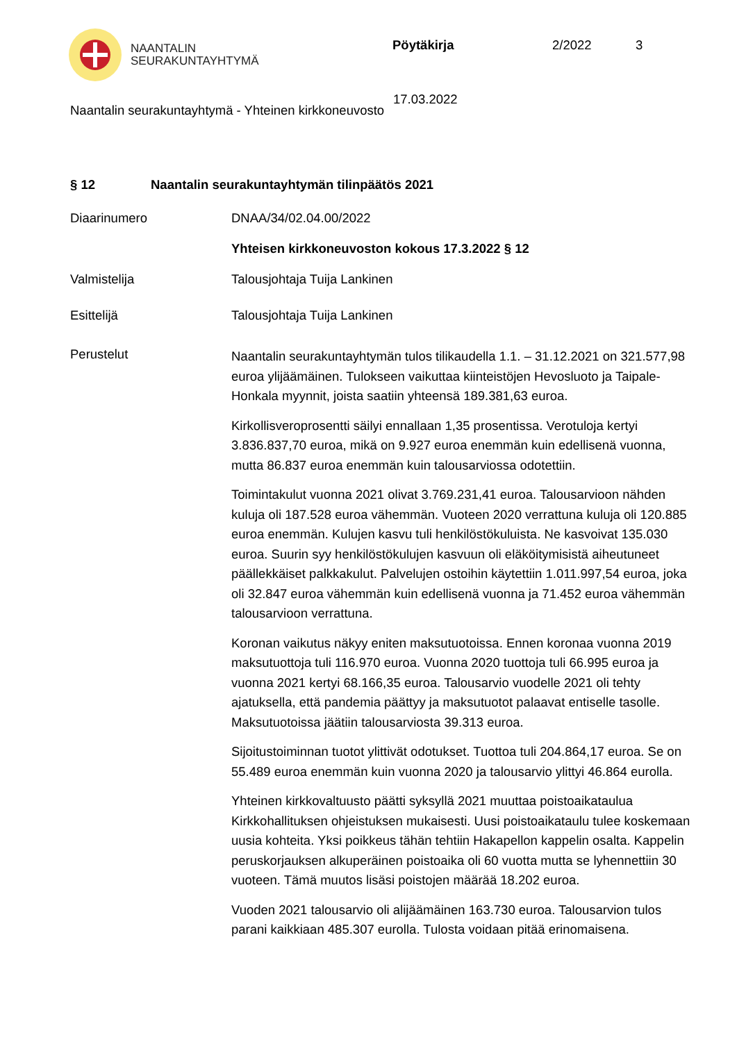NAANTALIN
SEURAKUNTAYHTYMÄ
Pöytäkirja 2/2022 3
17.03.2022
Naantalin seurakuntayhtymä - Yhteinen kirkkoneuvosto
§ 12 Naantalin seurakuntayhtymän tilinpäätös 2021
Diaarinumero DNAA/34/02.04.00/2022
Yhteisen kirkkoneuvoston kokous 17.3.2022 § 12
Valmistelija Talousjohtaja Tuija Lankinen
Esittelijä Talousjohtaja Tuija Lankinen
Perustelut
Naantalin seurakuntayhtymän tulos tilikaudella 1.1. – 31.12.2021 on 321.577,98 euroa ylijäämäinen. Tulokseen vaikuttaa kiinteistöjen Hevosluoto ja Taipale-Honkala myynnit, joista saatiin yhteensä 189.381,63 euroa.
Kirkollisveroprosentti säilyi ennallaan 1,35 prosentissa. Verotuloja kertyi 3.836.837,70 euroa, mikä on 9.927 euroa enemmän kuin edellisenä vuonna, mutta 86.837 euroa enemmän kuin talousarviossa odotettiin.
Toimintakulut vuonna 2021 olivat 3.769.231,41 euroa. Talousarvioon nähden kuluja oli 187.528 euroa vähemmän. Vuoteen 2020 verrattuna kuluja oli 120.885 euroa enemmän. Kulujen kasvu tuli henkilöstökuluista. Ne kasvoivat 135.030 euroa. Suurin syy henkilöstökulujen kasvuun oli eläköitymisistä aiheutuneet päällekkäiset palkkakulut. Palvelujen ostoihin käytettiin 1.011.997,54 euroa, joka oli 32.847 euroa vähemmän kuin edellisenä vuonna ja 71.452 euroa vähemmän talousarvioon verrattuna.
Koronan vaikutus näkyy eniten maksutuotoissa. Ennen koronaa vuonna 2019 maksutuottoja tuli 116.970 euroa. Vuonna 2020 tuottoja tuli 66.995 euroa ja vuonna 2021 kertyi 68.166,35 euroa. Talousarvio vuodelle 2021 oli tehty ajatuksella, että pandemia päättyy ja maksutuotot palaavat entiselle tasolle. Maksutuotoissa jäätiin talousarviosta 39.313 euroa.
Sijoitustoiminnan tuotot ylittivät odotukset. Tuottoa tuli 204.864,17 euroa. Se on 55.489 euroa enemmän kuin vuonna 2020 ja talousarvio ylittyi 46.864 eurolla.
Yhteinen kirkkovaltuusto päätti syksyllä 2021 muuttaa poistoaikataulua Kirkkohallituksen ohjeistuksen mukaisesti. Uusi poistoaikataulu tulee koskemaan uusia kohteita. Yksi poikkeus tähän tehtiin Hakapellon kappelin osalta. Kappelin peruskorjauksen alkuperäinen poistoaika oli 60 vuotta mutta se lyhennettiin 30 vuoteen. Tämä muutos lisäsi poistojen määrää 18.202 euroa.
Vuoden 2021 talousarvio oli alijäämäinen 163.730 euroa. Talousarvion tulos parani kaikkiaan 485.307 eurolla. Tulosta voidaan pitää erinomaisena.